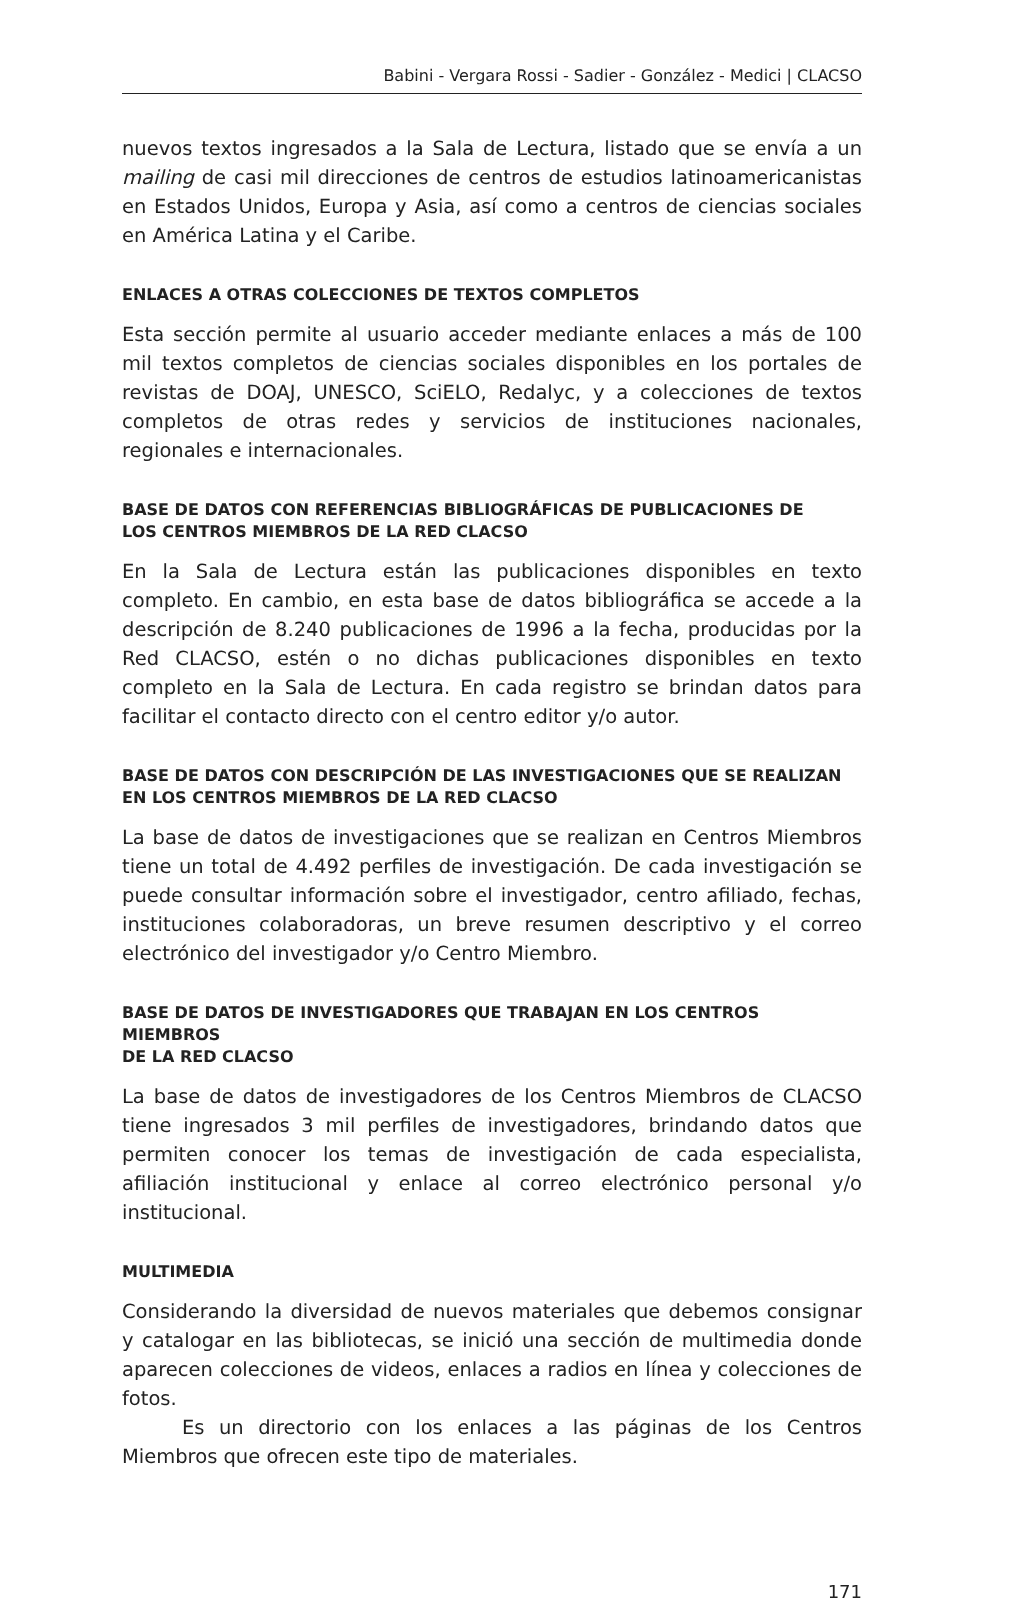Babini - Vergara Rossi - Sadier - González - Medici | CLACSO
nuevos textos ingresados a la Sala de Lectura, listado que se envía a un mailing de casi mil direcciones de centros de estudios latinoamericanistas en Estados Unidos, Europa y Asia, así como a centros de ciencias sociales en América Latina y el Caribe.
ENLACES A OTRAS COLECCIONES DE TEXTOS COMPLETOS
Esta sección permite al usuario acceder mediante enlaces a más de 100 mil textos completos de ciencias sociales disponibles en los portales de revistas de DOAJ, UNESCO, SciELO, Redalyc, y a colecciones de textos completos de otras redes y servicios de instituciones nacionales, regionales e internacionales.
BASE DE DATOS CON REFERENCIAS BIBLIOGRÁFICAS DE PUBLICACIONES DE
LOS CENTROS MIEMBROS DE LA RED CLACSO
En la Sala de Lectura están las publicaciones disponibles en texto completo. En cambio, en esta base de datos bibliográfica se accede a la descripción de 8.240 publicaciones de 1996 a la fecha, producidas por la Red CLACSO, estén o no dichas publicaciones disponibles en texto completo en la Sala de Lectura. En cada registro se brindan datos para facilitar el contacto directo con el centro editor y/o autor.
BASE DE DATOS CON DESCRIPCIÓN DE LAS INVESTIGACIONES QUE SE REALIZAN
EN LOS CENTROS MIEMBROS DE LA RED CLACSO
La base de datos de investigaciones que se realizan en Centros Miembros tiene un total de 4.492 perfiles de investigación. De cada investigación se puede consultar información sobre el investigador, centro afiliado, fechas, instituciones colaboradoras, un breve resumen descriptivo y el correo electrónico del investigador y/o Centro Miembro.
BASE DE DATOS DE INVESTIGADORES QUE TRABAJAN EN LOS CENTROS MIEMBROS
DE LA RED CLACSO
La base de datos de investigadores de los Centros Miembros de CLACSO tiene ingresados 3 mil perfiles de investigadores, brindando datos que permiten conocer los temas de investigación de cada especialista, afiliación institucional y enlace al correo electrónico personal y/o institucional.
MULTIMEDIA
Considerando la diversidad de nuevos materiales que debemos consignar y catalogar en las bibliotecas, se inició una sección de multimedia donde aparecen colecciones de videos, enlaces a radios en línea y colecciones de fotos.
Es un directorio con los enlaces a las páginas de los Centros Miembros que ofrecen este tipo de materiales.
171